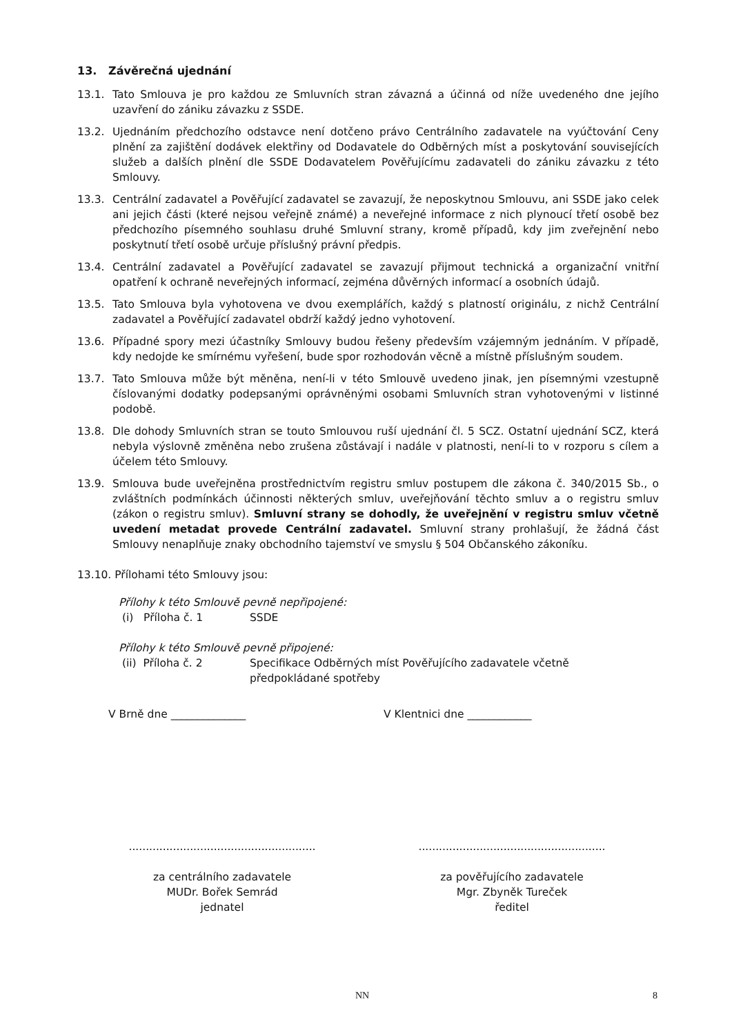13. Závěrečná ujednání
13.1. Tato Smlouva je pro každou ze Smluvních stran závazná a účinná od níže uvedeného dne jejího uzavření do zániku závazku z SSDE.
13.2. Ujednáním předchozího odstavce není dotčeno právo Centrálního zadavatele na vyúčtování Ceny plnění za zajištění dodávek elektřiny od Dodavatele do Odběrných míst a poskytování souvisejících služeb a dalších plnění dle SSDE Dodavatelem Pověřujícímu zadavateli do zániku závazku z této Smlouvy.
13.3. Centrální zadavatel a Pověřující zadavatel se zavazují, že neposkytnou Smlouvu, ani SSDE jako celek ani jejich části (které nejsou veřejně známé) a neveřejné informace z nich plynoucí třetí osobě bez předchozího písemného souhlasu druhé Smluvní strany, kromě případů, kdy jim zveřejnění nebo poskytnutí třetí osobě určuje příslušný právní předpis.
13.4. Centrální zadavatel a Pověřující zadavatel se zavazují přijmout technická a organizační vnitřní opatření k ochraně neveřejných informací, zejména důvěrných informací a osobních údajů.
13.5. Tato Smlouva byla vyhotovena ve dvou exemplářích, každý s platností originálu, z nichž Centrální zadavatel a Pověřující zadavatel obdrží každý jedno vyhotovení.
13.6. Případné spory mezi účastníky Smlouvy budou řešeny především vzájemným jednáním. V případě, kdy nedojde ke smírnému vyřešení, bude spor rozhodován věcně a místně příslušným soudem.
13.7. Tato Smlouva může být měněna, není-li v této Smlouvě uvedeno jinak, jen písemnými vzestupně číslovanými dodatky podepsanými oprávněnými osobami Smluvních stran vyhotovenými v listinné podobě.
13.8. Dle dohody Smluvních stran se touto Smlouvou ruší ujednání čl. 5 SCZ. Ostatní ujednání SCZ, která nebyla výslovně změněna nebo zrušena zůstávají i nadále v platnosti, není-li to v rozporu s cílem a účelem této Smlouvy.
13.9. Smlouva bude uveřejněna prostřednictvím registru smluv postupem dle zákona č. 340/2015 Sb., o zvláštních podmínkách účinnosti některých smluv, uveřejňování těchto smluv a o registru smluv (zákon o registru smluv). Smluvní strany se dohodly, že uveřejnění v registru smluv včetně uvedení metadat provede Centrální zadavatel. Smluvní strany prohlašují, že žádná část Smlouvy nenaplňuje znaky obchodního tajemství ve smyslu § 504 Občanského zákoníku.
13.10. Přílohami této Smlouvy jsou:
Přílohy k této Smlouvě pevně nepřipojené:
(i) Příloha č. 1 SSDE
Přílohy k této Smlouvě pevně připojené:
(ii) Příloha č. 2 Specifikace Odběrných míst Pověřujícího zadavatele včetně
předpokládané spotřeby
V Brně dne ______________ V Klentnici dne ____________
.......................................................
za centrálního zadavatele
MUDr. Bořek Semrád
jednatel
.......................................................
za pověřujícího zadavatele
Mgr. Zbyněk Tureček
ředitel
NN 8